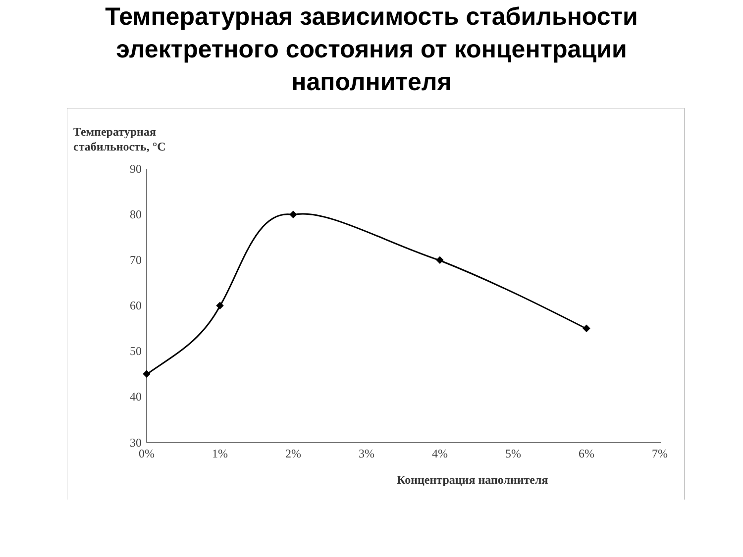Температурная зависимость стабильности
электретного состояния от концентрации
наполнителя
Температурная
стабильность, °C
90
80
70
60
50
40
30
0%
1%
2%
3%
4%
5%
6%
7%
Концентрация наполнителя